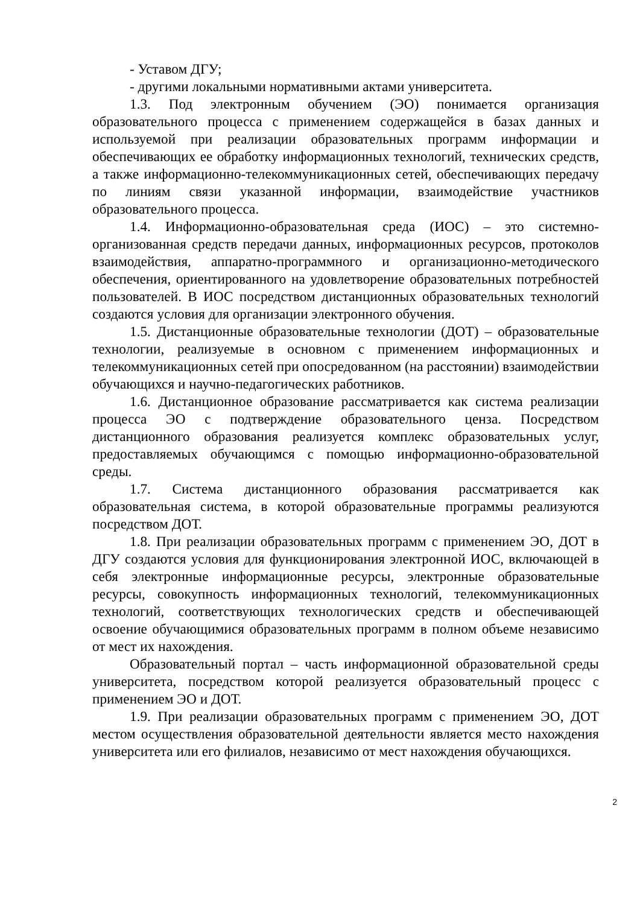- Уставом ДГУ;
- другими локальными нормативными актами университета.
1.3. Под электронным обучением (ЭО) понимается организация образовательного процесса с применением содержащейся в базах данных и используемой при реализации образовательных программ информации и обеспечивающих ее обработку информационных технологий, технических средств, а также информационно-телекоммуникационных сетей, обеспечивающих передачу по линиям связи указанной информации, взаимодействие участников образовательного процесса.
1.4. Информационно-образовательная среда (ИОС) – это системно-организованная средств передачи данных, информационных ресурсов, протоколов взаимодействия, аппаратно-программного и организационно-методического обеспечения, ориентированного на удовлетворение образовательных потребностей пользователей. В ИОС посредством дистанционных образовательных технологий создаются условия для организации электронного обучения.
1.5. Дистанционные образовательные технологии (ДОТ) – образовательные технологии, реализуемые в основном с применением информационных и телекоммуникационных сетей при опосредованном (на расстоянии) взаимодействии обучающихся и научно-педагогических работников.
1.6. Дистанционное образование рассматривается как система реализации процесса ЭО с подтверждение образовательного ценза. Посредством дистанционного образования реализуется комплекс образовательных услуг, предоставляемых обучающимся с помощью информационно-образовательной среды.
1.7. Система дистанционного образования рассматривается как образовательная система, в которой образовательные программы реализуются посредством ДОТ.
1.8. При реализации образовательных программ с применением ЭО, ДОТ в ДГУ создаются условия для функционирования электронной ИОС, включающей в себя электронные информационные ресурсы, электронные образовательные ресурсы, совокупность информационных технологий, телекоммуникационных технологий, соответствующих технологических средств и обеспечивающей освоение обучающимися образовательных программ в полном объеме независимо от мест их нахождения.
Образовательный портал – часть информационной образовательной среды университета, посредством которой реализуется образовательный процесс с применением ЭО и ДОТ.
1.9. При реализации образовательных программ с применением ЭО, ДОТ местом осуществления образовательной деятельности является место нахождения университета или его филиалов, независимо от мест нахождения обучающихся.
2